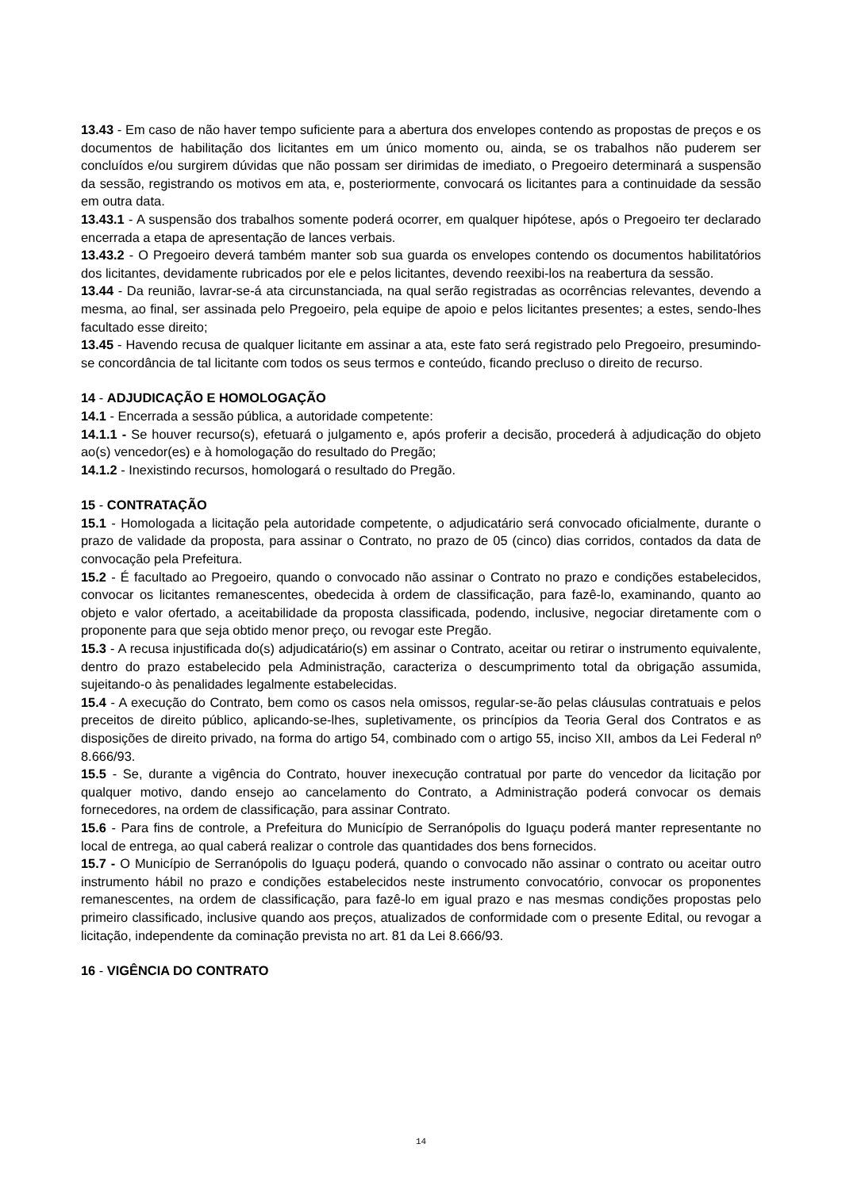13.43 - Em caso de não haver tempo suficiente para a abertura dos envelopes contendo as propostas de preços e os documentos de habilitação dos licitantes em um único momento ou, ainda, se os trabalhos não puderem ser concluídos e/ou surgirem dúvidas que não possam ser dirimidas de imediato, o Pregoeiro determinará a suspensão da sessão, registrando os motivos em ata, e, posteriormente, convocará os licitantes para a continuidade da sessão em outra data.
13.43.1 - A suspensão dos trabalhos somente poderá ocorrer, em qualquer hipótese, após o Pregoeiro ter declarado encerrada a etapa de apresentação de lances verbais.
13.43.2 - O Pregoeiro deverá também manter sob sua guarda os envelopes contendo os documentos habilitatórios dos licitantes, devidamente rubricados por ele e pelos licitantes, devendo reexibi-los na reabertura da sessão.
13.44 - Da reunião, lavrar-se-á ata circunstanciada, na qual serão registradas as ocorrências relevantes, devendo a mesma, ao final, ser assinada pelo Pregoeiro, pela equipe de apoio e pelos licitantes presentes; a estes, sendo-lhes facultado esse direito;
13.45 - Havendo recusa de qualquer licitante em assinar a ata, este fato será registrado pelo Pregoeiro, presumindo-se concordância de tal licitante com todos os seus termos e conteúdo, ficando precluso o direito de recurso.
14 - ADJUDICAÇÃO E HOMOLOGAÇÃO
14.1 - Encerrada a sessão pública, a autoridade competente:
14.1.1 - Se houver recurso(s), efetuará o julgamento e, após proferir a decisão, procederá à adjudicação do objeto ao(s) vencedor(es) e à homologação do resultado do Pregão;
14.1.2 - Inexistindo recursos, homologará o resultado do Pregão.
15 - CONTRATAÇÃO
15.1 - Homologada a licitação pela autoridade competente, o adjudicatário será convocado oficialmente, durante o prazo de validade da proposta, para assinar o Contrato, no prazo de 05 (cinco) dias corridos, contados da data de convocação pela Prefeitura.
15.2 - É facultado ao Pregoeiro, quando o convocado não assinar o Contrato no prazo e condições estabelecidos, convocar os licitantes remanescentes, obedecida à ordem de classificação, para fazê-lo, examinando, quanto ao objeto e valor ofertado, a aceitabilidade da proposta classificada, podendo, inclusive, negociar diretamente com o proponente para que seja obtido menor preço, ou revogar este Pregão.
15.3 - A recusa injustificada do(s) adjudicatário(s) em assinar o Contrato, aceitar ou retirar o instrumento equivalente, dentro do prazo estabelecido pela Administração, caracteriza o descumprimento total da obrigação assumida, sujeitando-o às penalidades legalmente estabelecidas.
15.4 - A execução do Contrato, bem como os casos nela omissos, regular-se-ão pelas cláusulas contratuais e pelos preceitos de direito público, aplicando-se-lhes, supletivamente, os princípios da Teoria Geral dos Contratos e as disposições de direito privado, na forma do artigo 54, combinado com o artigo 55, inciso XII, ambos da Lei Federal nº 8.666/93.
15.5 - Se, durante a vigência do Contrato, houver inexecução contratual por parte do vencedor da licitação por qualquer motivo, dando ensejo ao cancelamento do Contrato, a Administração poderá convocar os demais fornecedores, na ordem de classificação, para assinar Contrato.
15.6 - Para fins de controle, a Prefeitura do Município de Serranópolis do Iguaçu poderá manter representante no local de entrega, ao qual caberá realizar o controle das quantidades dos bens fornecidos.
15.7 - O Município de Serranópolis do Iguaçu poderá, quando o convocado não assinar o contrato ou aceitar outro instrumento hábil no prazo e condições estabelecidos neste instrumento convocatório, convocar os proponentes remanescentes, na ordem de classificação, para fazê-lo em igual prazo e nas mesmas condições propostas pelo primeiro classificado, inclusive quando aos preços, atualizados de conformidade com o presente Edital, ou revogar a licitação, independente da cominação prevista no art. 81 da Lei 8.666/93.
16 - VIGÊNCIA DO CONTRATO
14